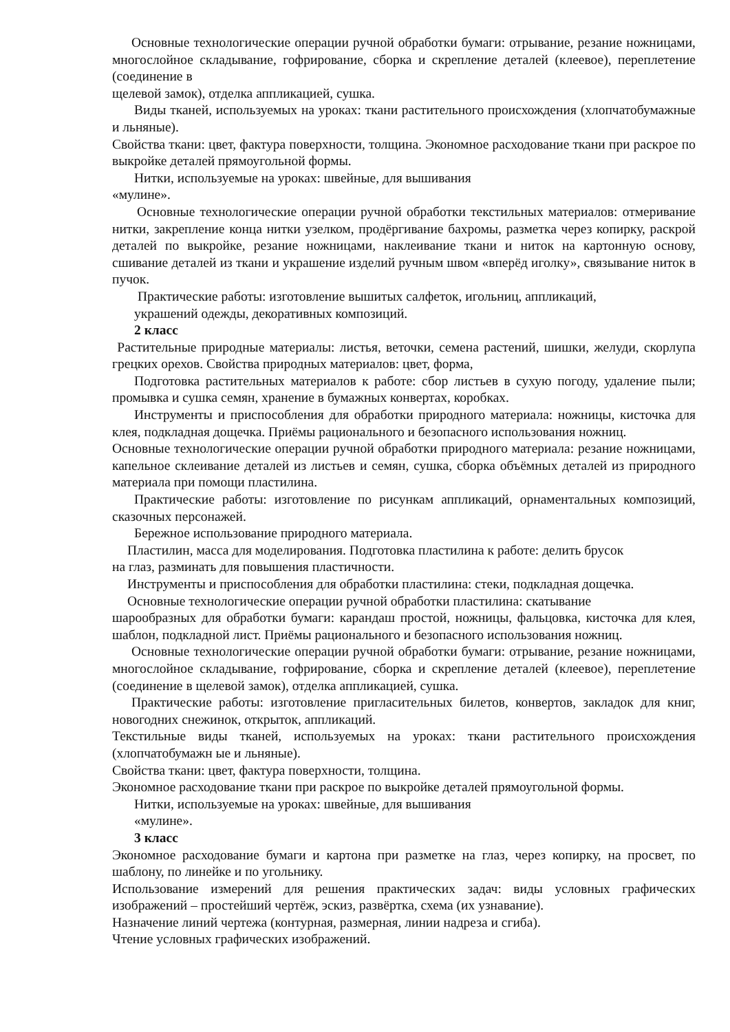Основные технологические операции ручной обработки бумаги: отрывание, резание ножницами, многослойное складывание, гофрирование, сборка и скрепление деталей (клеевое), переплетение (соединение в
щелевой замок), отделка аппликацией, сушка.
Виды тканей, используемых на уроках: ткани растительного происхождения (хлопчатобумажные и льняные).
Свойства ткани: цвет, фактура поверхности, толщина. Экономное расходование ткани при раскрое по выкройке деталей прямоугольной формы.
Нитки, используемые на уроках: швейные, для вышивания
«мулине».
Основные технологические операции ручной обработки текстильных материалов: отмеривание нитки, закрепление конца нитки узелком, продёргивание бахромы, разметка через копирку, раскрой деталей по выкройке, резание ножницами, наклеивание ткани и ниток на картонную основу, сшивание деталей из ткани и украшение изделий ручным швом «вперёд иголку», связывание ниток в пучок.
Практические работы: изготовление вышитых салфеток, игольниц, аппликаций,
украшений одежды, декоративных композиций.
2 класс
Растительные природные материалы: листья, веточки, семена растений, шишки, желуди, скорлупа грецких орехов. Свойства природных материалов: цвет, форма,
Подготовка растительных материалов к работе: сбор листьев в сухую погоду, удаление пыли; промывка и сушка семян, хранение в бумажных конвертах, коробках.
Инструменты и приспособления для обработки природного материала: ножницы, кисточка для клея, подкладная дощечка. Приёмы рационального и безопасного использования ножниц.
Основные технологические операции ручной обработки природного материала: резание ножницами, капельное склеивание деталей из листьев и семян, сушка, сборка объёмных деталей из природного материала при помощи пластилина.
Практические работы: изготовление по рисункам аппликаций, орнаментальных композиций, сказочных персонажей.
Бережное использование природного материала.
Пластилин, масса для моделирования. Подготовка пластилина к работе: делить брусок
на глаз, разминать для повышения пластичности.
Инструменты и приспособления для обработки пластилина: стеки, подкладная дощечка.
Основные технологические операции ручной обработки пластилина: скатывание
шарообразных для обработки бумаги: карандаш простой, ножницы, фальцовка, кисточка для клея, шаблон, подкладной лист. Приёмы рационального и безопасного использования ножниц.
Основные технологические операции ручной обработки бумаги: отрывание, резание ножницами, многослойное складывание, гофрирование, сборка и скрепление деталей (клеевое), переплетение (соединение в щелевой замок), отделка аппликацией, сушка.
Практические работы: изготовление пригласительных билетов, конвертов, закладок для книг, новогодних снежинок, открыток, аппликаций.
Текстильные виды тканей, используемых на уроках: ткани растительного происхождения (хлопчатобумажн ые и льняные).
Свойства ткани: цвет, фактура поверхности, толщина.
Экономное расходование ткани при раскрое по выкройке деталей прямоугольной формы.
Нитки, используемые на уроках: швейные, для вышивания
«мулине».
3 класс
Экономное расходование бумаги и картона при разметке на глаз, через копирку, на просвет, по шаблону, по линейке и по угольнику.
Использование измерений для решения практических задач: виды условных графических изображений – простейший чертёж, эскиз, развёртка, схема (их узнавание).
Назначение линий чертежа (контурная, размерная, линии надреза и сгиба).
Чтение условных графических изображений.